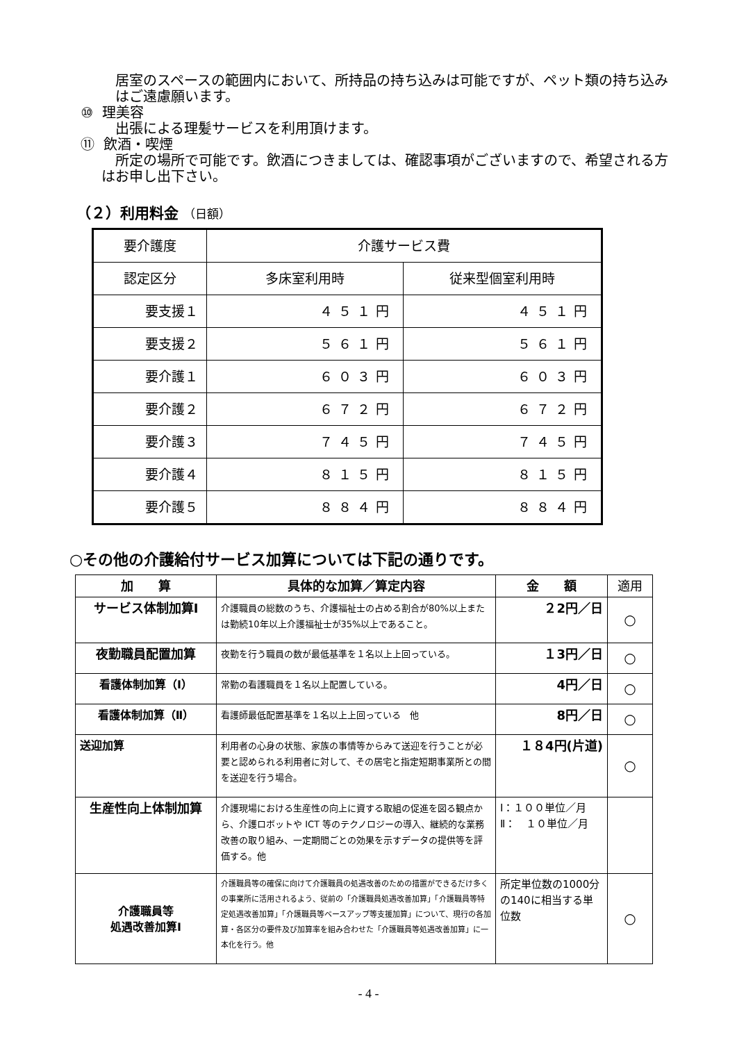居室のスペースの範囲内において、所持品の持ち込みは可能ですが、ペット類の持ち込みはご遠慮願います。
⑩ 理美容
出張による理髪サービスを利用頂けます。
⑪ 飲酒・喫煙
所定の場所で可能です。飲酒につきましては、確認事項がございますので、希望される方はお申し出下さい。
（２）利用料金 （日額）
| 要介護度 | 介護サービス費 | |
| 認定区分 | 多床室利用時 | 従来型個室利用時 |
| 要支援１ | ４５１円 | ４５１円 |
| 要支援２ | ５６１円 | ５６１円 |
| 要介護１ | ６０３円 | ６０３円 |
| 要介護２ | ６７２円 | ６７２円 |
| 要介護３ | ７４５円 | ７４５円 |
| 要介護４ | ８１５円 | ８１５円 |
| 要介護５ | ８８４円 | ８８４円 |
○その他の介護給付サービス加算については下記の通りです。
| 加 算 | 具体的な加算／算定内容 | 金 額 | 適用 |
| --- | --- | --- | --- |
| サービス体制加算Ⅰ | 介護職員の総数のうち、介護福祉士の占める割合が80%以上または勤続10年以上介護福祉士が35%以上であること。 | ２2円／日 | ○ |
| 夜勤職員配置加算 | 夜勤を行う職員の数が最低基準を１名以上上回っている。 | １3円／日 | ○ |
| 看護体制加算（Ⅰ） | 常勤の看護職員を１名以上配置している。 | 4円／日 | ○ |
| 看護体制加算（Ⅱ） | 看護師最低配置基準を１名以上上回っている 他 | 8円／日 | ○ |
| 送迎加算 | 利用者の心身の状態、家族の事情等からみて送迎を行うことが必要と認められる利用者に対して、その居宅と指定短期事業所との間を送迎を行う場合。 | １８4円(片道) | ○ |
| 生産性向上体制加算 | 介護現場における生産性の向上に資する取組の促進を図る観点から、介護ロボットや ICT 等のテクノロジーの導入、継続的な業務改善の取り組み、一定期間ごとの効果を示すデータの提供等を評価する。他 | Ⅰ：１００単位／月 Ⅱ： １０単位／月 | |
| 介護職員等 処遇改善加算Ⅰ | 介護職員等の確保に向けて介護職員の処遇改善のための措置ができるだけ多くの事業所に活用されるよう、従前の「介護職員処遇改善加算」「介護職員等特定処遇改善加算」「介護職員等ベースアップ等支援加算」について、現行の各加算・各区分の要件及び加算率を組み合わせた「介護職員等処遇改善加算」に一本化を行う。他 | 所定単位数の1000分の140に相当する単位数 | ○ |
- 4 -